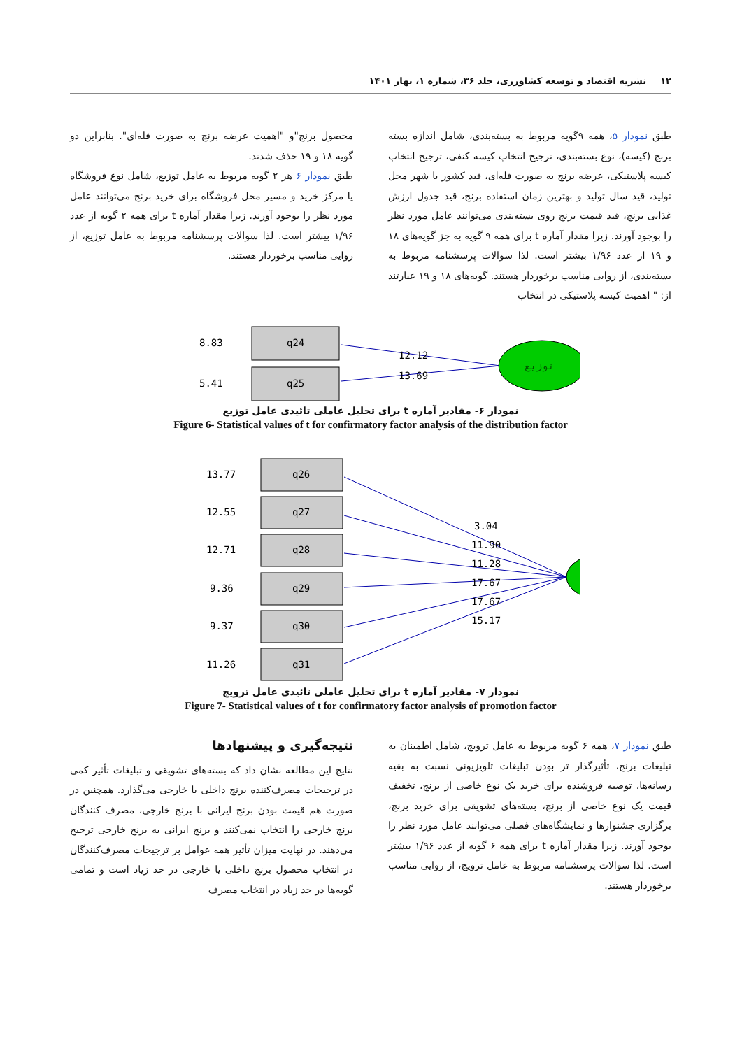۱۲ نشریه اقتصاد و توسعه کشاورزی، جلد ۳۶، شماره ۱، بهار ۱۴۰۱
طبق نمودار ۵، همه ۹گویه مربوط به بسته‌بندی، شامل اندازه بسته برنج (کیسه)، نوع بسته‌بندی، ترجیح انتخاب کیسه کنفی، ترجیح انتخاب کیسه پلاستیکی، عرضه برنج به صورت فله‌ای، قید کشور یا شهر محل تولید، قید سال تولید و بهترین زمان استفاده برنج، قید جدول ارزش غذایی برنج، قید قیمت برنج روی بسته‌بندی می‌توانند عامل مورد نظر را بوجود آورند. زیرا مقدار آماره t برای همه ۹ گویه به جز گویه‌های ۱۸ و ۱۹ از عدد ۱/۹۶ بیشتر است. لذا سوالات پرسشنامه مربوط به بسته‌بندی، از روایی مناسب برخوردار هستند. گویه‌های ۱۸ و ۱۹ عبارتند از: " اهمیت کیسه پلاستیکی در انتخاب
محصول برنج"و "اهمیت عرضه برنج به صورت فله‌ای". بنابراین دو گویه ۱۸ و ۱۹ حذف شدند.
طبق نمودار ۶ هر ۲ گویه مربوط به عامل توزیع، شامل نوع فروشگاه یا مرکز خرید و مسیر محل فروشگاه برای خرید برنج می‌توانند عامل مورد نظر را بوجود آورند. زیرا مقدار آماره t برای همه ۲ گویه از عدد ۱/۹۶ بیشتر است. لذا سوالات پرسشنامه مربوط به عامل توزیع، از روایی مناسب برخوردار هستند.
8.83
q24
5.41
q25
12.12
13.69
توزیع
نمودار ۶- مقادیر آماره t برای تحلیل عاملی تائیدی عامل توزیع
Figure 6- Statistical values of t for confirmatory factor analysis of the distribution factor
13.77
q26
12.55
q27
12.71
q28
9.36
q29
9.37
q30
11.26
q31
3.04
11.90
11.28
17.67
17.67
15.17
نمودار ۷- مقادیر آماره t برای تحلیل عاملی تائیدی عامل ترویج
Figure 7- Statistical values of t for confirmatory factor analysis of promotion factor
طبق نمودار ۷، همه ۶ گویه مربوط به عامل ترویج، شامل اطمینان به تبلیغات برنج، تأثیرگذار تر بودن تبلیغات تلویزیونی نسبت به بقیه رسانه‌ها، توصیه فروشنده برای خرید یک نوع خاصی از برنج، تخفیف قیمت یک نوع خاصی از برنج، بسته‌های تشویقی برای خرید برنج، برگزاری جشنوارها و نمایشگاه‌های فصلی می‌توانند عامل مورد نظر را بوجود آورند. زیرا مقدار آماره t برای همه ۶ گویه از عدد ۱/۹۶ بیشتر است. لذا سوالات پرسشنامه مربوط به عامل ترویج، از روایی مناسب برخوردار هستند.
نتیجه‌گیری و پیشنهادها
نتایج این مطالعه نشان داد که بسته‌های تشویقی و تبلیغات تأثیر کمی در ترجیحات مصرف‌کننده برنج داخلی یا خارجی می‌گذارد. همچنین در صورت هم قیمت بودن برنج ایرانی با برنج خارجی، مصرف کنندگان برنج خارجی را انتخاب نمی‌کنند و برنج ایرانی به برنج خارجی ترجیح می‌دهند. در نهایت میزان تأثیر همه عوامل بر ترجیحات مصرف‌کنندگان در انتخاب محصول برنج داخلی یا خارجی در حد زیاد است و تمامی گویه‌ها در حد زیاد در انتخاب مصرف